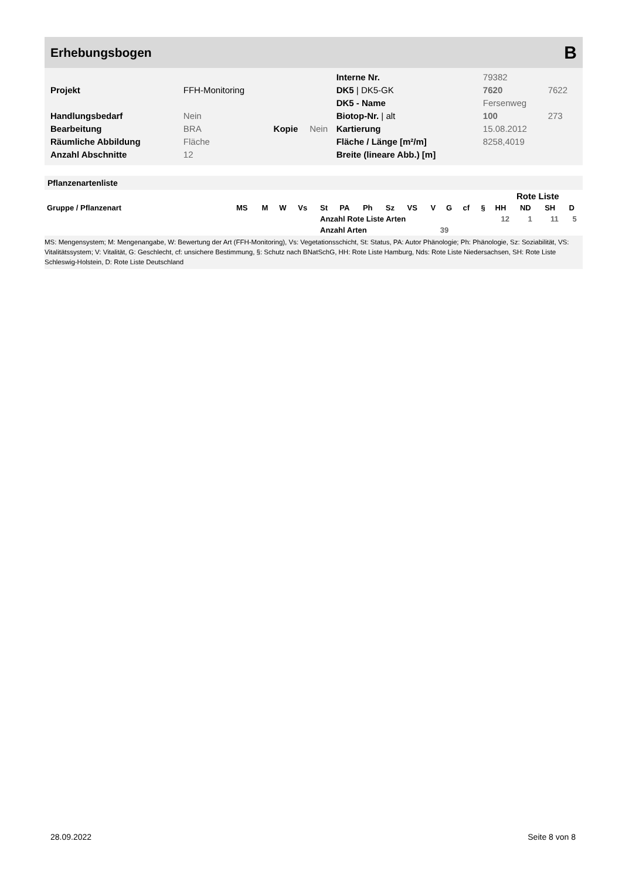Erhebungsbogen B
| | | | | Interne Nr. | 79382 | |
| Projekt | FFH-Monitoring | | | DK5 / DK5-GK | 7620 | 7622 |
| | | | | DK5 - Name | Fersenweg | |
| Handlungsbedarf | Nein | | | Biotop-Nr. / alt | 100 | 273 |
| Bearbeitung | BRA | Kopie | Nein | Kartierung | 15.08.2012 | |
| Räumliche Abbildung | Fläche | | | Fläche / Länge [m²/m] | 8258,4019 | |
| Anzahl Abschnitte | 12 | | | Breite (lineare Abb.) [m] | | |
Pflanzenartenliste
| | | | | | | | | | | | | | | Rote Liste | | | |
| --- | --- | --- | --- | --- | --- | --- | --- | --- | --- | --- | --- | --- | --- | --- | --- | --- | --- |
| Gruppe / Pflanzenart | MS | M | W | Vs | St | PA | Ph | Sz | VS | V | G | cf | § | HH | ND | SH | D |
| | | | | | Anzahl Rote Liste Arten | | | | | | | | | 12 | 1 | 11 | 5 |
| | | | | | Anzahl Arten | | | | | 39 | | | | | | | |
MS: Mengensystem; M: Mengenangabe, W: Bewertung der Art (FFH-Monitoring), Vs: Vegetationsschicht, St: Status, PA: Autor Phänologie; Ph: Phänologie, Sz: Soziabilität, VS: Vitalitätssystem; V: Vitalität, G: Geschlecht, cf: unsichere Bestimmung, §: Schutz nach BNatSchG, HH: Rote Liste Hamburg, Nds: Rote Liste Niedersachsen, SH: Rote Liste Schleswig-Holstein, D: Rote Liste Deutschland
28.09.2022 Seite 8 von 8